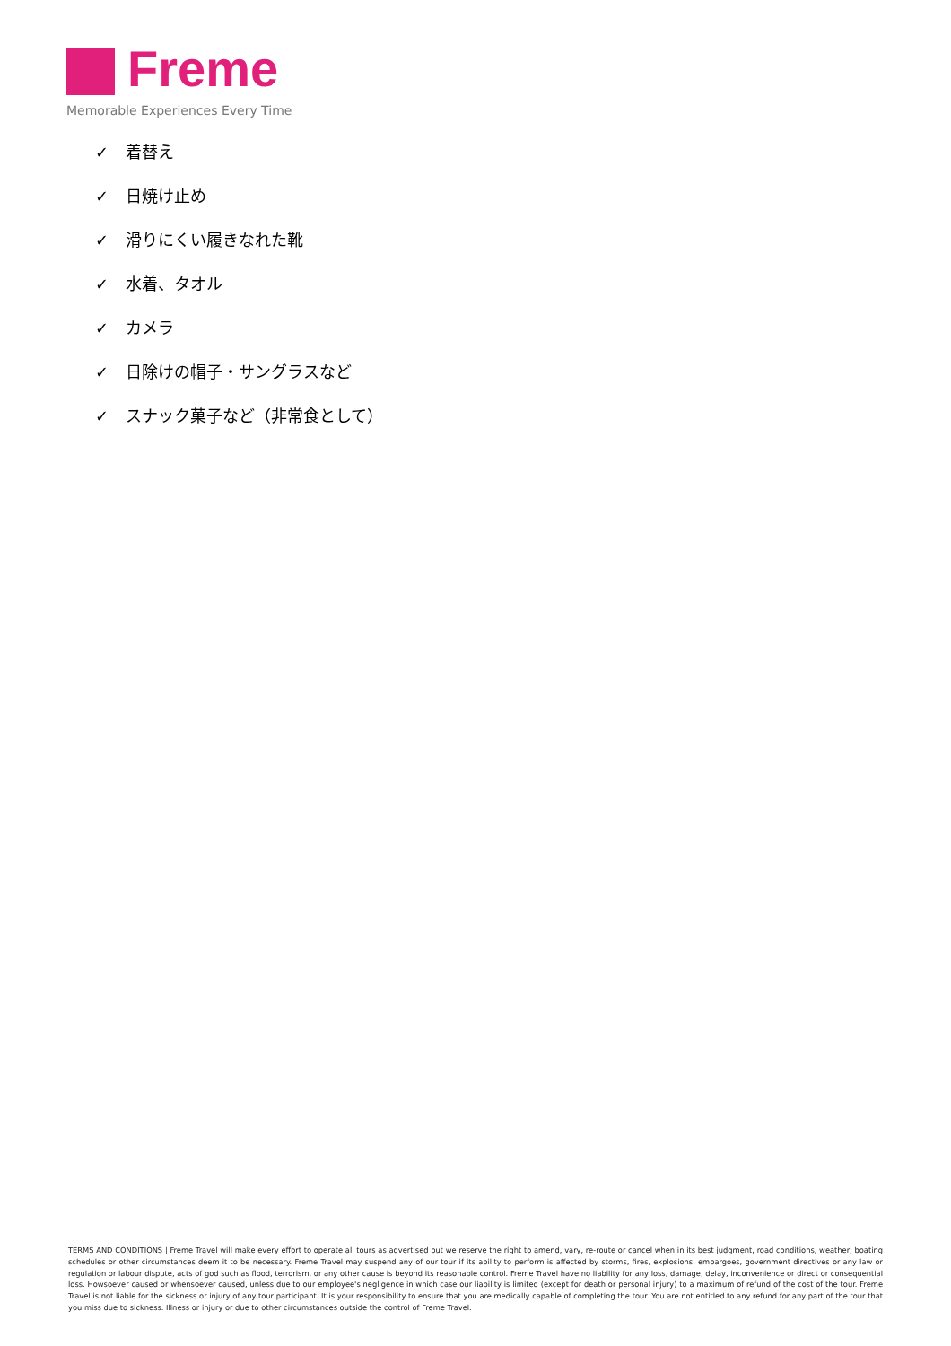Freme
Memorable Experiences Every Time
✓ 着替え
✓ 日焼け止め
✓ 滑りにくい履きなれた靴
✓ 水着、タオル
✓ カメラ
✓ 日除けの帽子・サングラスなど
✓ スナック菓子など（非常食として）
TERMS AND CONDITIONS | Freme Travel will make every effort to operate all tours as advertised but we reserve the right to amend, vary, re-route or cancel when in its best judgment, road conditions, weather, boating schedules or other circumstances deem it to be necessary. Freme Travel may suspend any of our tour if its ability to perform is affected by storms, fires, explosions, embargoes, government directives or any law or regulation or labour dispute, acts of god such as flood, terrorism, or any other cause is beyond its reasonable control. Freme Travel have no liability for any loss, damage, delay, inconvenience or direct or consequential loss. Howsoever caused or whensoever caused, unless due to our employee's negligence in which case our liability is limited (except for death or personal injury) to a maximum of refund of the cost of the tour. Freme Travel is not liable for the sickness or injury of any tour participant. It is your responsibility to ensure that you are medically capable of completing the tour. You are not entitled to any refund for any part of the tour that you miss due to sickness. Illness or injury or due to other circumstances outside the control of Freme Travel.